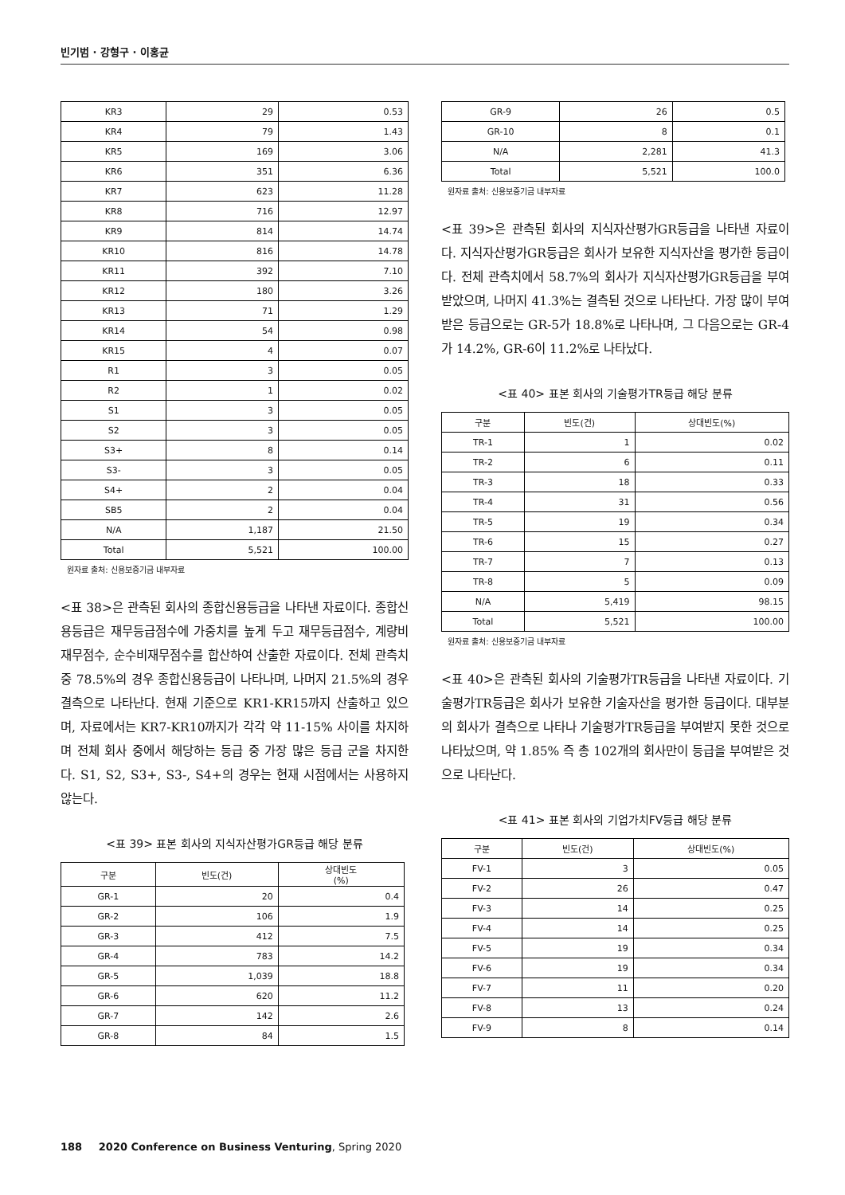빈기범 · 강형구 · 이홍균
| KR3 | 29 | 0.53 |
| KR4 | 79 | 1.43 |
| KR5 | 169 | 3.06 |
| KR6 | 351 | 6.36 |
| KR7 | 623 | 11.28 |
| KR8 | 716 | 12.97 |
| KR9 | 814 | 14.74 |
| KR10 | 816 | 14.78 |
| KR11 | 392 | 7.10 |
| KR12 | 180 | 3.26 |
| KR13 | 71 | 1.29 |
| KR14 | 54 | 0.98 |
| KR15 | 4 | 0.07 |
| R1 | 3 | 0.05 |
| R2 | 1 | 0.02 |
| S1 | 3 | 0.05 |
| S2 | 3 | 0.05 |
| S3+ | 8 | 0.14 |
| S3- | 3 | 0.05 |
| S4+ | 2 | 0.04 |
| SB5 | 2 | 0.04 |
| N/A | 1,187 | 21.50 |
| Total | 5,521 | 100.00 |
원자료 출처: 신용보증기금 내부자료
<표 38>은 관측된 회사의 종합신용등급을 나타낸 자료이다. 종합신용등급은 재무등급점수에 가중치를 높게 두고 재무등급점수, 계량비재무점수, 순수비재무점수를 합산하여 산출한 자료이다. 전체 관측치 중 78.5%의 경우 종합신용등급이 나타나며, 나머지 21.5%의 경우 결측으로 나타난다. 현재 기준으로 KR1-KR15까지 산출하고 있으며, 자료에서는 KR7-KR10까지가 각각 약 11-15% 사이를 차지하며 전체 회사 중에서 해당하는 등급 중 가장 많은 등급 군을 차지한다. S1, S2, S3+, S3-, S4+의 경우는 현재 시점에서는 사용하지 않는다.
<표 39> 표본 회사의 지식자산평가GR등급 해당 분류
| 구분 | 빈도(건) | 상대빈도 (%) |
| --- | --- | --- |
| GR-1 | 20 | 0.4 |
| GR-2 | 106 | 1.9 |
| GR-3 | 412 | 7.5 |
| GR-4 | 783 | 14.2 |
| GR-5 | 1,039 | 18.8 |
| GR-6 | 620 | 11.2 |
| GR-7 | 142 | 2.6 |
| GR-8 | 84 | 1.5 |
| GR-9 | 26 | 0.5 |
| GR-10 | 8 | 0.1 |
| N/A | 2,281 | 41.3 |
| Total | 5,521 | 100.0 |
원자료 출처: 신용보증기금 내부자료
<표 39>은 관측된 회사의 지식자산평가GR등급을 나타낸 자료이다. 지식자산평가GR등급은 회사가 보유한 지식자산을 평가한 등급이다. 전체 관측치에서 58.7%의 회사가 지식자산평가GR등급을 부여 받았으며, 나머지 41.3%는 결측된 것으로 나타난다. 가장 많이 부여받은 등급으로는 GR-5가 18.8%로 나타나며, 그 다음으로는 GR-4가 14.2%, GR-6이 11.2%로 나타났다.
<표 40> 표본 회사의 기술평가TR등급 해당 분류
| 구분 | 빈도(건) | 상대빈도(%) |
| --- | --- | --- |
| TR-1 | 1 | 0.02 |
| TR-2 | 6 | 0.11 |
| TR-3 | 18 | 0.33 |
| TR-4 | 31 | 0.56 |
| TR-5 | 19 | 0.34 |
| TR-6 | 15 | 0.27 |
| TR-7 | 7 | 0.13 |
| TR-8 | 5 | 0.09 |
| N/A | 5,419 | 98.15 |
| Total | 5,521 | 100.00 |
원자료 출처: 신용보증기금 내부자료
<표 40>은 관측된 회사의 기술평가TR등급을 나타낸 자료이다. 기술평가TR등급은 회사가 보유한 기술자산을 평가한 등급이다. 대부분의 회사가 결측으로 나타나 기술평가TR등급을 부여받지 못한 것으로 나타났으며, 약 1.85% 즉 총 102개의 회사만이 등급을 부여받은 것으로 나타난다.
<표 41> 표본 회사의 기업가치FV등급 해당 분류
| 구분 | 빈도(건) | 상대빈도(%) |
| --- | --- | --- |
| FV-1 | 3 | 0.05 |
| FV-2 | 26 | 0.47 |
| FV-3 | 14 | 0.25 |
| FV-4 | 14 | 0.25 |
| FV-5 | 19 | 0.34 |
| FV-6 | 19 | 0.34 |
| FV-7 | 11 | 0.20 |
| FV-8 | 13 | 0.24 |
| FV-9 | 8 | 0.14 |
188 2020 Conference on Business Venturing, Spring 2020